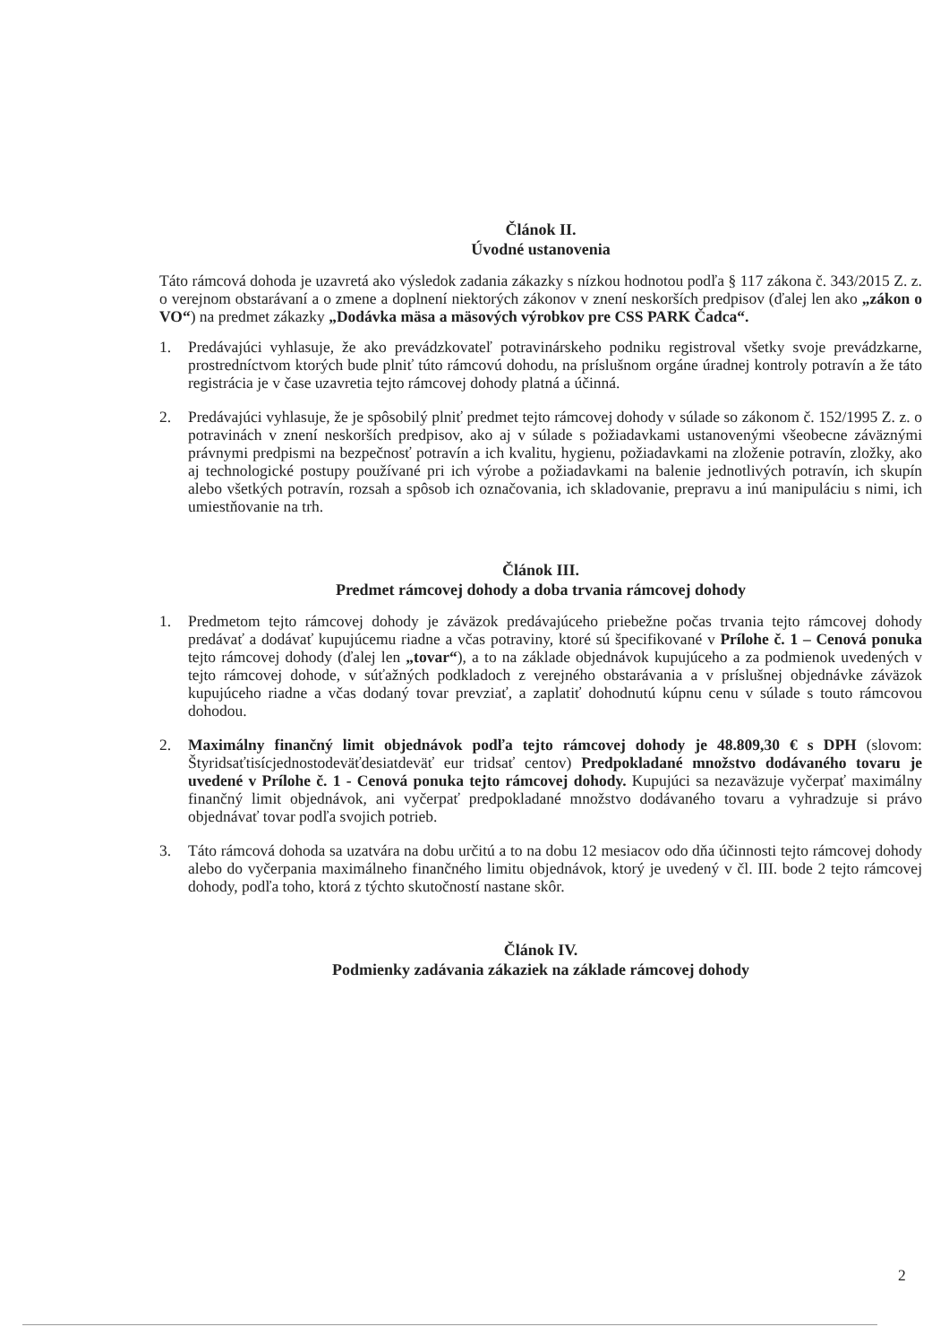Článok II.
Úvodné ustanovenia
Táto rámcová dohoda je uzavretá ako výsledok zadania zákazky s nízkou hodnotou podľa § 117 zákona č. 343/2015 Z. z. o verejnom obstarávaní a o zmene a doplnení niektorých zákonov v znení neskorších predpisov (ďalej len ako „zákon o VO“) na predmet zákazky „Dodávka mäsa a mäsových výrobkov pre CSS PARK Čadca“.
1. Predávajúci vyhlasuje, že ako prevádzkovateľ potravinárskeho podniku registroval všetky svoje prevádzkarne, prostredníctvom ktorých bude plniť túto rámcovú dohodu, na príslušnom orgáne úradnej kontroly potravín a že táto registrácia je v čase uzavretia tejto rámcovej dohody platná a účinná.
2. Predávajúci vyhlasuje, že je spôsobilý plniť predmet tejto rámcovej dohody v súlade so zákonom č. 152/1995 Z. z. o potravinách v znení neskorších predpisov, ako aj v súlade s požiadavkami ustanovenými všeobecne záväznými právnymi predpismi na bezpečnosť potravín a ich kvalitu, hygienu, požiadavkami na zloženie potravín, zložky, ako aj technologické postupy používané pri ich výrobe a požiadavkami na balenie jednotlivých potravín, ich skupín alebo všetkých potravín, rozsah a spôsob ich označovania, ich skladovanie, prepravu a inú manipuláciu s nimi, ich umiestňovanie na trh.
Článok III.
Predmet rámcovej dohody a doba trvania rámcovej dohody
1. Predmetom tejto rámcovej dohody je záväzok predávajúceho priebežne počas trvania tejto rámcovej dohody predávať a dodávať kupujúcemu riadne a včas potraviny, ktoré sú špecifikované v Prílohe č. 1 – Cenová ponuka tejto rámcovej dohody (ďalej len „tovar“), a to na základe objednávok kupujúceho a za podmienok uvedených v tejto rámcovej dohode, v súťažných podkladoch z verejného obstarávania a v príslušnej objednávke záväzok kupujúceho riadne a včas dodaný tovar prevziať, a zaplatiť dohodnutú kúpnu cenu v súlade s touto rámcovou dohodou.
2. Maximálny finančný limit objednávok podľa tejto rámcovej dohody je 48.809,30 € s DPH (slovom: Štyridsaťtisícjednostodeväťdesiatdeväť eur tridsať centov) Predpokladané množstvo dodávaného tovaru je uvedené v Prílohe č. 1 - Cenová ponuka tejto rámcovej dohody. Kupujúci sa nezaväzuje vyčerpať maximálny finančný limit objednávok, ani vyčerpať predpokladané množstvo dodávaného tovaru a vyhradzuje si právo objednávať tovar podľa svojich potrieb.
3. Táto rámcová dohoda sa uzatvára na dobu určitú a to na dobu 12 mesiacov odo dňa účinnosti tejto rámcovej dohody alebo do vyčerpania maximálneho finančného limitu objednávok, ktorý je uvedený v čl. III. bode 2 tejto rámcovej dohody, podľa toho, ktorá z týchto skutočností nastane skôr.
Článok IV.
Podmienky zadávania zákaziek na základe rámcovej dohody
2